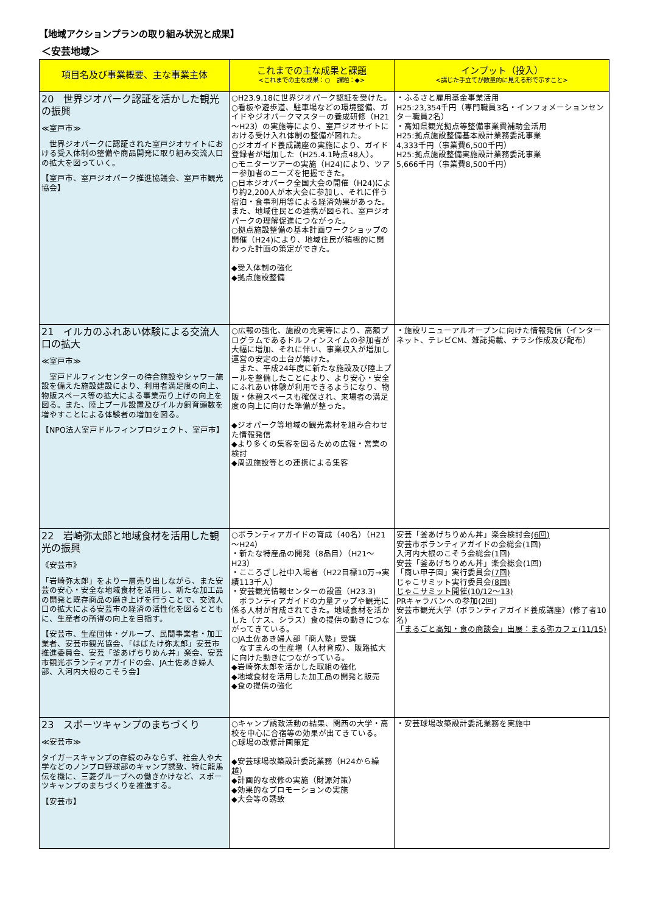【地域アクションプランの取り組み状況と成果】
＜安芸地域＞
| 項目名及び事業概要、主な事業主体 | これまでの主な成果と課題 <これまでの主な成果：○ 課題：◆> | インプット（投入） <講じた手立てが数量的に見える形で示すこと> |
| --- | --- | --- |
| 20 世界ジオパーク認証を活かした観光の振興 ≪室戸市≫ 世界ジオパークに認証された室戸ジオサイトにおける受入体制の整備や商品開発に取り組み交流人口の拡大を図っていく。 【室戸市、室戸ジオパーク推進協議会、室戸市観光協会】 | ○H23.9.18に世界ジオパーク認証を受けた。 ○看板や遊歩道、駐車場などの環境整備、ガイドやジオパークマスターの養成研修（H21～H23）の実施等により、室戸ジオサイトにおける受け入れ体制の整備が図れた。 ○ジオガイド養成講座の実施により、ガイド登録者が増加した（H25.4.1時点48人）。 ○モニターツアーの実施（H24)により、ツアー参加者のニーズを把握できた。 ○日本ジオパーク全国大会の開催（H24)により約2,200人が本大会に参加し、それに伴う宿泊・食事利用等による経済効果があった。また、地域住民との連携が図られ、室戸ジオパークの理解促進につながった。 ○拠点施設整備の基本計画ワークショップの開催（H24)により、地域住民が積極的に関わった計画の策定ができた。 ◆受入体制の強化 ◆拠点施設整備 | ・ふるさと雇用基金事業活用 H25:23,354千円（専門職員3名・インフォメーションセンター職員2名） ・高知県観光拠点等整備事業費補助金活用 H25:拠点施設整備基本設計業務委託事業 4,333千円（事業費6,500千円） H25:拠点施設整備実施設計業務委託事業 5,666千円（事業費8,500千円） |
| 21 イルカのふれあい体験による交流人口の拡大 ≪室戸市≫ 室戸ドルフィンセンターの待合施設やシャワー施設を備えた施設建設により、利用者満足度の向上、物販スペース等の拡大による事業売り上げの向上を図る。また、陸上プール設置及びイルカ飼育頭数を増やすことによる体験者の増加を図る。 【NPO法人室戸ドルフィンプロジェクト、室戸市】 | ○広報の強化、施設の充実等により、高額プログラムであるドルフィンスイムの参加者が大幅に増加、それに伴い、事業収入が増加し運営の安定の土台が築けた。 また、平成24年度に新たな施設及び陸上プールを整備したことにより、より安心・安全にふれあい体験が利用できるようになり、物販・休憩スペースも確保され、来場者の満足度の向上に向けた準備が整った。 ◆ジオパーク等地域の観光素材を組み合わせた情報発信 ◆より多くの集客を図るための広報・営業の検討 ◆周辺施設等との連携による集客 | ・施設リニューアルオープンに向けた情報発信（インターネット、テレビCM、雑誌掲載、チラシ作成及び配布） |
| 22 岩崎弥太郎と地域食材を活用した観光の振興 《安芸市》 「岩崎弥太郎」をより一層売り出しながら、また安芸の安心・安全な地域食材を活用し、新たな加工品の開発と既存商品の磨き上げを行うことで、交流人口の拡大による安芸市の経済の活性化を図るとともに、生産者の所得の向上を目指す。 【安芸市、生産団体・グループ、民間事業者・加工業者、安芸市観光協会、「はばたけ弥太郎」安芸市推進委員会、安芸「釜あげちりめん丼」楽会、安芸市観光ボランティアガイドの会、JA土佐あき婦人部、入河内大根のこそう会】 | ○ボランティアガイドの育成（40名）（H21～H24） ・新たな特産品の開発（8品目）（H21～H23） ・こころざし社中入場者（H22目標10万→実績113千人） ・安芸観光情報センターの設置（H23.3) ボランティアガイドの力量アップや観光に係る人材が育成されてきた。地域食材を活かした（ナス、シラス）食の提供の動きにつながってきている。 ○JA土佐あき婦人部「商人塾」受講 なすまんの生産増（人材育成）、販路拡大に向けた動きにつながっている。 ◆岩崎弥太郎を活かした取組の強化 ◆地域食材を活用した加工品の開発と販売 ◆食の提供の強化 | 安芸「釜あげちりめん丼」楽会検討会 (6回) 安芸市ボランティアガイドの会総会(1回) 入河内大根のこそう会総会(1回) 安芸「釜あげちりめん丼」楽会総会(1回) 「商い甲子園」実行委員会 (7回) じゃこサミット実行委員会 (8回) じゃこサミット開催(10/12～13) PRキャラバンへの参加(2回) 安芸市観光大学（ボランティアガイド養成講座）(修了者10名) 「まるごと高知・食の商談会」出展：まる弥カフェ(11/15) |
| 23 スポーツキャンプのまちづくり ≪安芸市≫ タイガースキャンプの存続のみならず、社会人や大学などのノンプロ野球部のキャンプ誘致、特に龍馬伝を機に、三菱グループへの働きかけなど、スポーツキャンプのまちづくりを推進する。 【安芸市】 | ○キャンプ誘致活動の結果、関西の大学・高校を中心に合宿等の効果が出てきている。 ○球場の改修計画策定 ◆安芸球場改築設計委託業務（H24から繰越） ◆計画的な改修の実施（財源対策） ◆効果的なプロモーションの実施 ◆大会等の誘致 | ・安芸球場改築設計委託業務を実施中 |